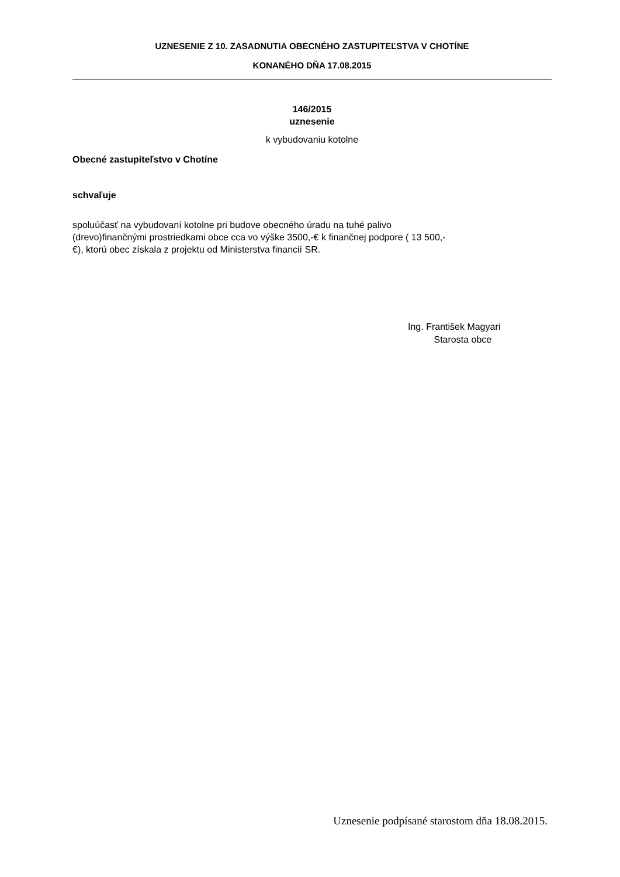UZNESENIE Z 10. ZASADNUTIA OBECNÉHO ZASTUPITEĽSTVA V CHOTÍNE
KONANÉHO DŇA 17.08.2015
146/2015
uznesenie
k vybudovaniu kotolne
Obecné zastupiteľstvo v Chotíne
schvaľuje
spoluúčasť na vybudovaní kotolne pri budove obecného úradu na tuhé palivo
(drevo)finančnými prostriedkami obce cca vo výške 3500,-€ k finančnej podpore ( 13 500,-
€), ktorú obec získala z projektu od Ministerstva financií SR.
Ing. František Magyari
Starosta obce
Uznesenie podpísané starostom dňa 18.08.2015.